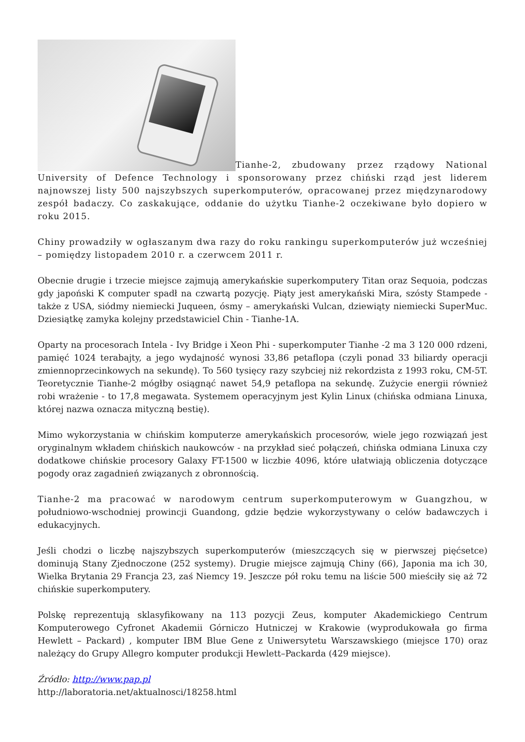Tianhe-2, zbudowany przez rządowy National University of Defence Technology i sponsorowany przez chiński rząd jest liderem najnowszej listy 500 najszybszych superkomputerów, opracowanej przez międzynarodowy zespół badaczy. Co zaskakujące, oddanie do użytku Tianhe-2 oczekiwane było dopiero w roku 2015.
Chiny prowadziły w ogłaszanym dwa razy do roku rankingu superkomputerów już wcześniej – pomiędzy listopadem 2010 r. a czerwcem 2011 r.
Obecnie drugie i trzecie miejsce zajmują amerykańskie superkomputery Titan oraz Sequoia, podczas gdy japoński K computer spadł na czwartą pozycję. Piąty jest amerykański Mira, szósty Stampede - także z USA, siódmy niemiecki Juqueen, ósmy – amerykański Vulcan, dziewiąty niemiecki SuperMuc. Dziesiątkę zamyka kolejny przedstawiciel Chin - Tianhe-1A.
Oparty na procesorach Intela - Ivy Bridge i Xeon Phi - superkomputer Tianhe -2 ma 3 120 000 rdzeni, pamięć 1024 terabajty, a jego wydajność wynosi 33,86 petaflopa (czyli ponad 33 biliardy operacji zmiennoprzecinkowych na sekundę). To 560 tysięcy razy szybciej niż rekordzista z 1993 roku, CM-5T. Teoretycznie Tianhe-2 mógłby osiągnąć nawet 54,9 petaflopa na sekundę. Zużycie energii również robi wrażenie - to 17,8 megawata. Systemem operacyjnym jest Kylin Linux (chińska odmiana Linuxa, której nazwa oznacza mityczną bestię).
Mimo wykorzystania w chińskim komputerze amerykańskich procesorów, wiele jego rozwiązań jest oryginalnym wkładem chińskich naukowców - na przykład sieć połączeń, chińska odmiana Linuxa czy dodatkowe chińskie procesory Galaxy FT-1500 w liczbie 4096, które ułatwiają obliczenia dotyczące pogody oraz zagadnień związanych z obronnością.
Tianhe-2 ma pracować w narodowym centrum superkomputerowym w Guangzhou, w południowo-wschodniej prowincji Guandong, gdzie będzie wykorzystywany o celów badawczych i edukacyjnych.
Jeśli chodzi o liczbę najszybszych superkomputerów (mieszczących się w pierwszej pięćsetce) dominują Stany Zjednoczone (252 systemy). Drugie miejsce zajmują Chiny (66), Japonia ma ich 30, Wielka Brytania 29 Francja 23, zaś Niemcy 19. Jeszcze pół roku temu na liście 500 mieściły się aż 72 chińskie superkomputery.
Polskę reprezentują sklasyfikowany na 113 pozycji Zeus, komputer Akademickiego Centrum Komputerowego Cyfronet Akademii Górniczo Hutniczej w Krakowie (wyprodukowała go firma Hewlett – Packard) , komputer IBM Blue Gene z Uniwersytetu Warszawskiego (miejsce 170) oraz należący do Grupy Allegro komputer produkcji Hewlett–Packarda (429 miejsce).
Źródło: http://www.pap.pl
http://laboratoria.net/aktualnosci/18258.html